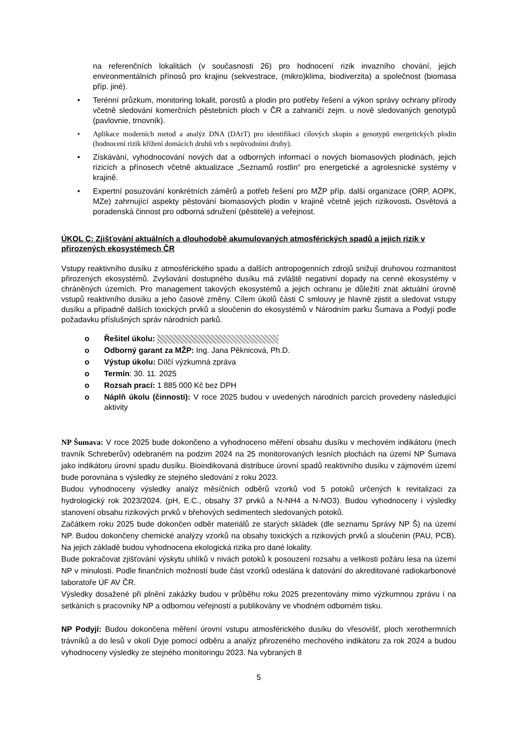na referenčních lokalitách (v současnosti 26) pro hodnocení rizik invazního chování, jejich environmentálních přínosů pro krajinu (sekvestrace, (mikro)klima, biodiverzita) a společnost (biomasa příp. jiné).
• Terénní průzkum, monitoring lokalit, porostů a plodin pro potřeby řešení a výkon správy ochrany přírody včetně sledování komerčních pěstebních ploch v ČR a zahraničí zejm. u nově sledovaných genotypů (pavlovnie, trnovník).
• Aplikace moderních metod a analýz DNA (DArT) pro identifikaci cílových skupin a genotypů energetických plodin (hodnocení rizik křížení domácích druhů vrb s nepůvodními druhy).
• Získávání, vyhodnocování nových dat a odborných informací o nových biomasových plodinách, jejich rizicích a přínosech včetně aktualizace „Seznamů rostlin“ pro energetické a agrolesnické systémy v krajině.
• Expertní posuzování konkrétních záměrů a potřeb řešení pro MŽP příp. další organizace (ORP, AOPK, MZe) zahrnující aspekty pěstování biomasových plodin v krajině včetně jejich rizikovosti. Osvětová a poradenská činnost pro odborná sdružení (pěstitelé) a veřejnost.
ÚKOL C: Zjišťování aktuálních a dlouhodobě akumulovaných atmosférických spadů a jejich rizik v přirozených ekosystémech ČR
Vstupy reaktivního dusíku z atmosférického spadu a dalších antropogenních zdrojů snižují druhovou rozmanitost přirozených ekosystémů. Zvyšování dostupného dusíku má zvláště negativní dopady na cenné ekosystémy v chráněných územích. Pro management takových ekosystémů a jejich ochranu je důležití znát aktuální úrovně vstupů reaktivního dusíku a jeho časové změny. Cílem úkolů části C smlouvy je hlavně zjistit a sledovat vstupy dusíku a případně dalších toxických prvků a sloučenin do ekosystémů v Národním parku Šumava a Podyjí podle požadavku příslušných správ národních parků.
o Řešitel úkolu:
o Odborný garant za MŽP: Ing. Jana Pěknicová, Ph.D.
o Výstup úkolu: Dílčí výzkumná zpráva
o Termín: 30. 11. 2025
o Rozsah prací: 1 885 000 Kč bez DPH
o Náplň úkolu (činnosti): V roce 2025 budou v uvedených národních parcích provedeny následující aktivity
NP Šumava: V roce 2025 bude dokončeno a vyhodnoceno měření obsahu dusíku v mechovém indikátoru (mech travník Schreberův) odebraném na podzim 2024 na 25 monitorovaných lesních plochách na území NP Šumava jako indikátoru úrovní spadu dusíku. Bioindikovaná distribuce úrovní spadů reaktivního dusíku v zájmovém území bude porovnána s výsledky ze stejného sledování z roku 2023.
Budou vyhodnoceny výsledky analýz měsíčních odběrů vzorků vod 5 potoků určených k revitalizaci za hydrologický rok 2023/2024. (pH, E.C., obsahy 37 prvků a N-NH4 a N-NO3). Budou vyhodnoceny i výsledky stanovení obsahu rizikových prvků v břehových sedimentech sledovaných potoků.
Začátkem roku 2025 bude dokončen odběr materiálů ze starých skládek (dle seznamu Správy NP Š) na území NP. Budou dokončeny chemické analýzy vzorků na obsahy toxických a rizikových prvků a sloučenin (PAU, PCB). Na jejich základě budou vyhodnocena ekologická rizika pro dané lokality.
Bude pokračovat zjišťování výskytu uhlíků v nivách potoků k posouzení rozsahu a velikosti požáru lesa na území NP v minulosti. Podle finančních možností bude část vzorků odeslána k datování do akreditované radiokarbonové laboratoře ÚF AV ČR.
Výsledky dosažené při plnění zakázky budou v průběhu roku 2025 prezentovány mimo výzkumnou zprávu i na setkáních s pracovníky NP a odbornou veřejností a publikovány ve vhodném odborném tisku.
NP Podyjí: Budou dokončena měření úrovní vstupu atmosférického dusíku do vřesovišť, ploch xerothermních trávníků a do lesů v okolí Dyje pomocí odběru a analýz přirozeného mechového indikátoru za rok 2024 a budou vyhodnoceny výsledky ze stejného monitoringu 2023. Na vybraných 8
5